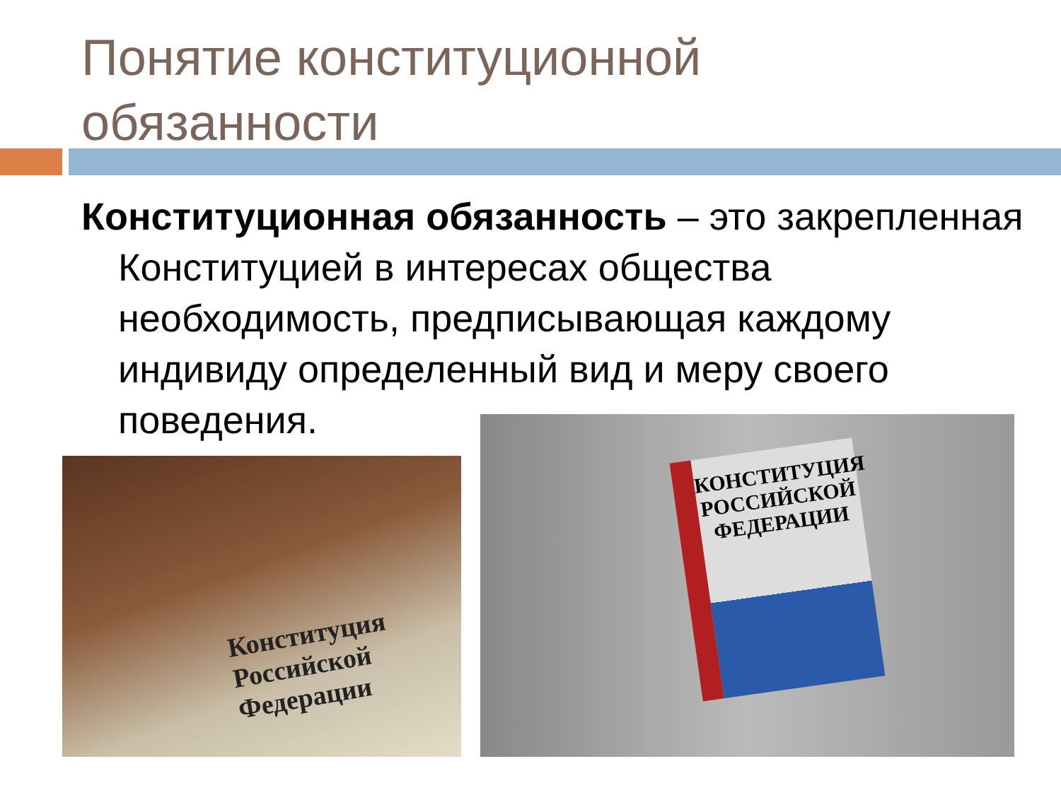Понятие конституционной
обязанности
Конституционная обязанность – это закрепленная Конституцией в интересах общества необходимость, предписывающая каждому индивиду определенный вид и меру своего поведения.
Конституция
Российской
Федерации
КОНСТИТУЦИЯ
РОССИЙСКОЙ
ФЕДЕРАЦИИ